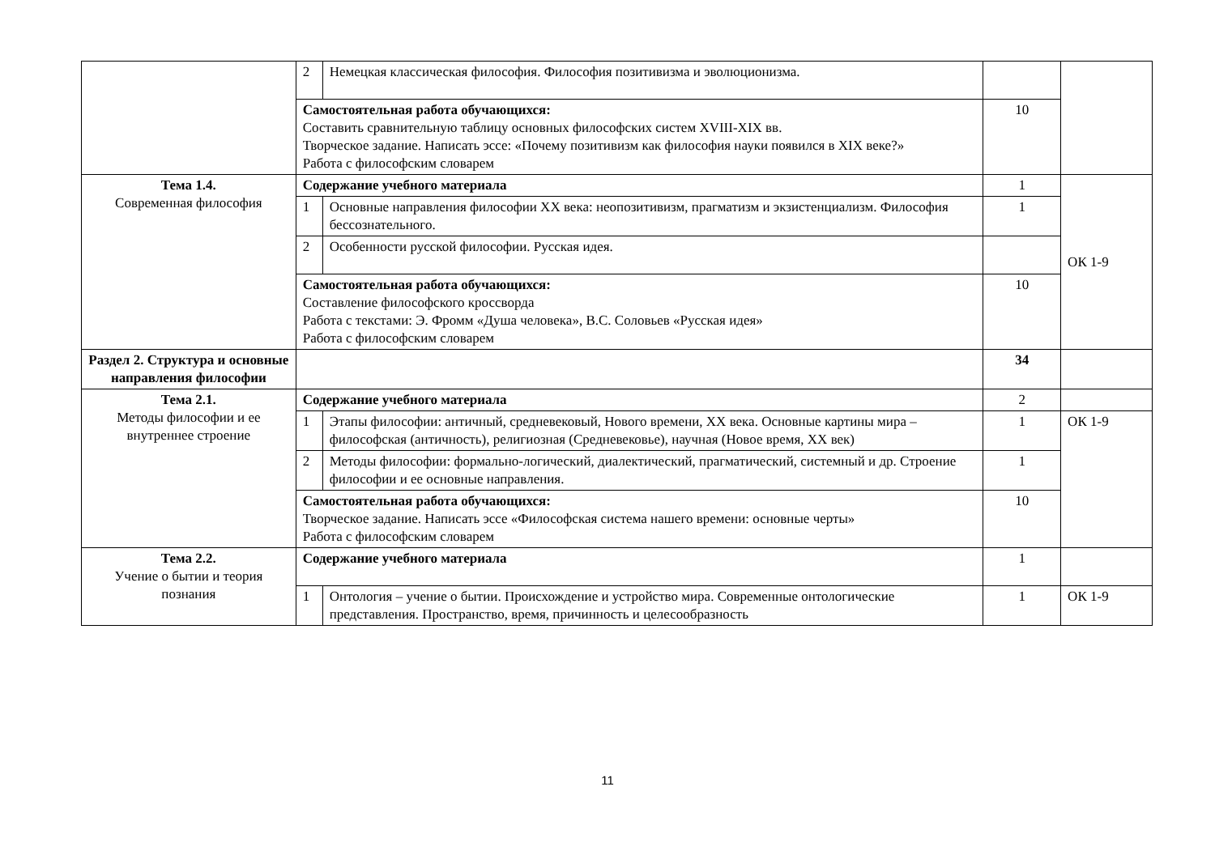| | 2 | Немецкая классическая философия. Философия позитивизма и эволюционизма. | | |
| | Самостоятельная работа обучающихся: Составить сравнительную таблицу основных философских систем XVIII-XIX вв. Творческое задание. Написать эссе: «Почему позитивизм как философия науки появился в XIX веке?» Работа с философским словарем | | 10 | |
| Тема 1.4. Современная философия | Содержание учебного материала | | 1 | ОК 1-9 |
| | 1 | Основные направления философии ХХ века: неопозитивизм, прагматизм и экзистенциализм. Философия бессознательного. | 1 | |
| | 2 | Особенности русской философии. Русская идея. | | |
| | Самостоятельная работа обучающихся: Составление философского кроссворда Работа с текстами: Э. Фромм «Душа человека», В.С. Соловьев «Русская идея» Работа с философским словарем | | 10 | |
| Раздел 2. Структура и основные направления философии | | | 34 | |
| Тема 2.1. Методы философии и ее внутреннее строение | Содержание учебного материала | | 2 | |
| | 1 | Этапы философии: античный, средневековый, Нового времени, ХХ века. Основные картины мира – философская (античность), религиозная (Средневековье), научная (Новое время, ХХ век) | 1 | ОК 1-9 |
| | 2 | Методы философии: формально-логический, диалектический, прагматический, системный и др. Строение философии и ее основные направления. | 1 | |
| | Самостоятельная работа обучающихся: Творческое задание. Написать эссе «Философская система нашего времени: основные черты» Работа с философским словарем | | 10 | |
| Тема 2.2. Учение о бытии и теория познания | Содержание учебного материала | | 1 | |
| | 1 | Онтология – учение о бытии. Происхождение и устройство мира. Современные онтологические представления. Пространство, время, причинность и целесообразность | 1 | ОК 1-9 |
11